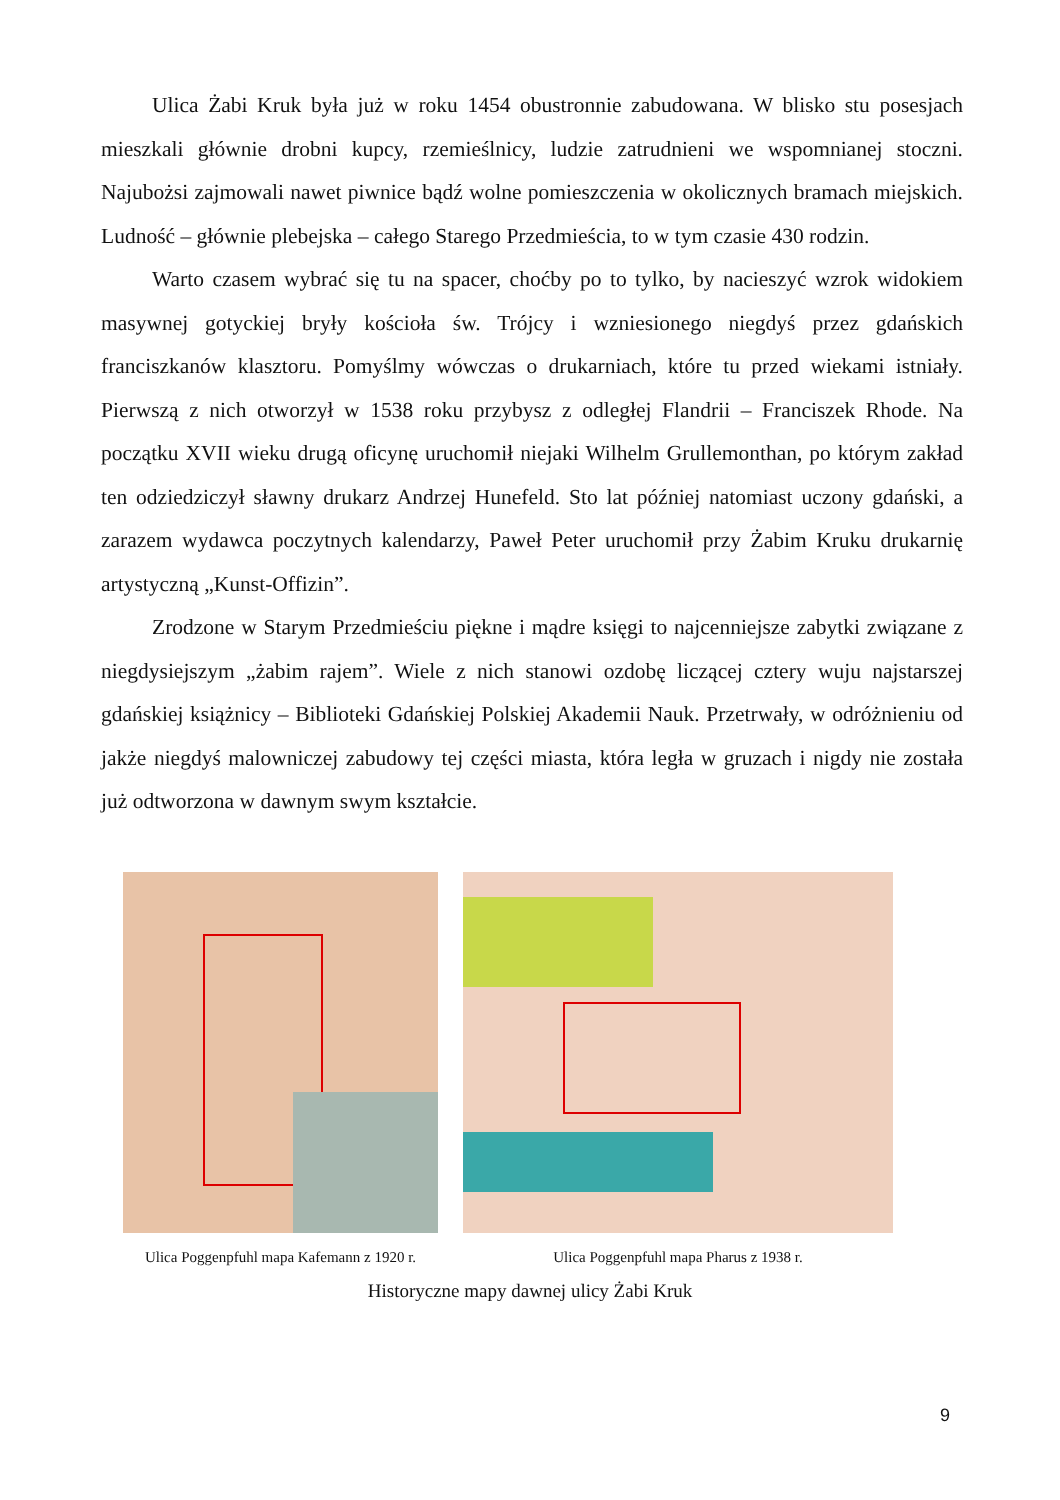Ulica Żabi Kruk była już w roku 1454 obustronnie zabudowana. W blisko stu posesjach mieszkali głównie drobni kupcy, rzemieślnicy, ludzie zatrudnieni we wspomnianej stoczni. Najubożsi zajmowali nawet piwnice bądź wolne pomieszczenia w okolicznych bramach miejskich. Ludność – głównie plebejska – całego Starego Przedmieścia, to w tym czasie 430 rodzin.
Warto czasem wybrać się tu na spacer, choćby po to tylko, by nacieszyć wzrok widokiem masywnej gotyckiej bryły kościoła św. Trójcy i wzniesionego niegdyś przez gdańskich franciszkanów klasztoru. Pomyślmy wówczas o drukarniach, które tu przed wiekami istniały. Pierwszą z nich otworzył w 1538 roku przybysz z odległej Flandrii – Franciszek Rhode. Na początku XVII wieku drugą oficynę uruchomił niejaki Wilhelm Grullemonthan, po którym zakład ten odziedziczył sławny drukarz Andrzej Hunefeld. Sto lat później natomiast uczony gdański, a zarazem wydawca poczytnych kalendarzy, Paweł Peter uruchomił przy Żabim Kruku drukarnię artystyczną „Kunst-Offizin”.
Zrodzone w Starym Przedmieściu piękne i mądre księgi to najcenniejsze zabytki związane z niegdysiejszym „żabim rajem”. Wiele z nich stanowi ozdobę liczącej cztery wuju najstarszej gdańskiej książnicy – Biblioteki Gdańskiej Polskiej Akademii Nauk. Przetrwały, w odróżnieniu od jakże niegdyś malowniczej zabudowy tej części miasta, która legła w gruzach i nigdy nie została już odtworzona w dawnym swym kształcie.
Ulica Poggenpfuhl mapa Kafemann z 1920 r.
Ulica Poggenpfuhl mapa Pharus z 1938 r.
Historyczne mapy dawnej ulicy Żabi Kruk
9